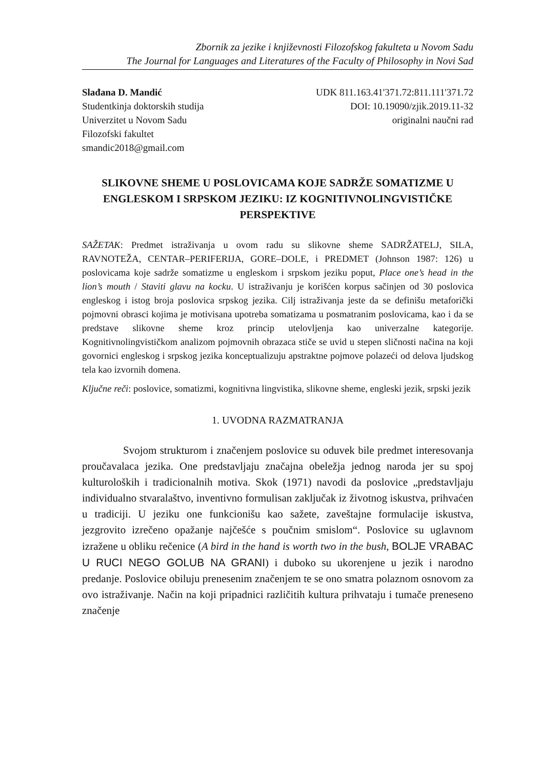Zbornik za jezike i književnosti Filozofskog fakulteta u Novom Sadu
The Journal for Languages and Literatures of the Faculty of Philosophy in Novi Sad
Slađana D. Mandić
Studentkinja doktorskih studija
Univerzitet u Novom Sadu
Filozofski fakultet
smandic2018@gmail.com
UDK 811.163.41'371.72:811.111'371.72
DOI: 10.19090/zjik.2019.11-32
originalni naučni rad
SLIKOVNE SHEME U POSLOVICAMA KOJE SADRŽE SOMATIZME U ENGLESKOM I SRPSKOM JEZIKU: IZ KOGNITIVNOLINGVISTIČKE PERSPEKTIVE
SAŽETAK: Predmet istraživanja u ovom radu su slikovne sheme SADRŽATELJ, SILA, RAVNOTEŽA, CENTAR–PERIFERIJA, GORE–DOLE, i PREDMET (Johnson 1987: 126) u poslovicama koje sadrže somatizme u engleskom i srpskom jeziku poput, Place one’s head in the lion’s mouth / Staviti glavu na kocku. U istraživanju je korišćen korpus sačinjen od 30 poslovica engleskog i istog broja poslovica srpskog jezika. Cilj istraživanja jeste da se definišu metaforički pojmovni obrasci kojima je motivisana upotreba somatizama u posmatranim poslovicama, kao i da se predstave slikovne sheme kroz princip utelovljenja kao univerzalne kategorije. Kognitivnolingvističkom analizom pojmovnih obrazaca stiče se uvid u stepen sličnosti načina na koji govornici engleskog i srpskog jezika konceptualizuju apstraktne pojmove polazeći od delova ljudskog tela kao izvornih domena.
Ključne reči: poslovice, somatizmi, kognitivna lingvistika, slikovne sheme, engleski jezik, srpski jezik
1. UVODNA RAZMATRANJA
Svojom strukturom i značenjem poslovice su oduvek bile predmet interesovanja proučavalaca jezika. One predstavljaju značajna obeležja jednog naroda jer su spoj kulturoloških i tradicionalnih motiva. Skok (1971) navodi da poslovice „predstavljaju individualno stvaralaštvo, inventivno formulisan zaključak iz životnog iskustva, prihvaćen u tradiciji. U jeziku one funkcionišu kao sažete, zaveštajne formulacije iskustva, jezgrovito izrečeno opažanje najčešće s poučnim smislom“. Poslovice su uglavnom izražene u obliku rečenice (A bird in the hand is worth two in the bush, BOLJE VRABAC U RUCI NEGO GOLUB NA GRANI) i duboko su ukorenjene u jezik i narodno predanje. Poslovice obiluju prenesenim značenjem te se ono smatra polaznom osnovom za ovo istraživanje. Način na koji pripadnici različitih kultura prihvataju i tumače preneseno značenje